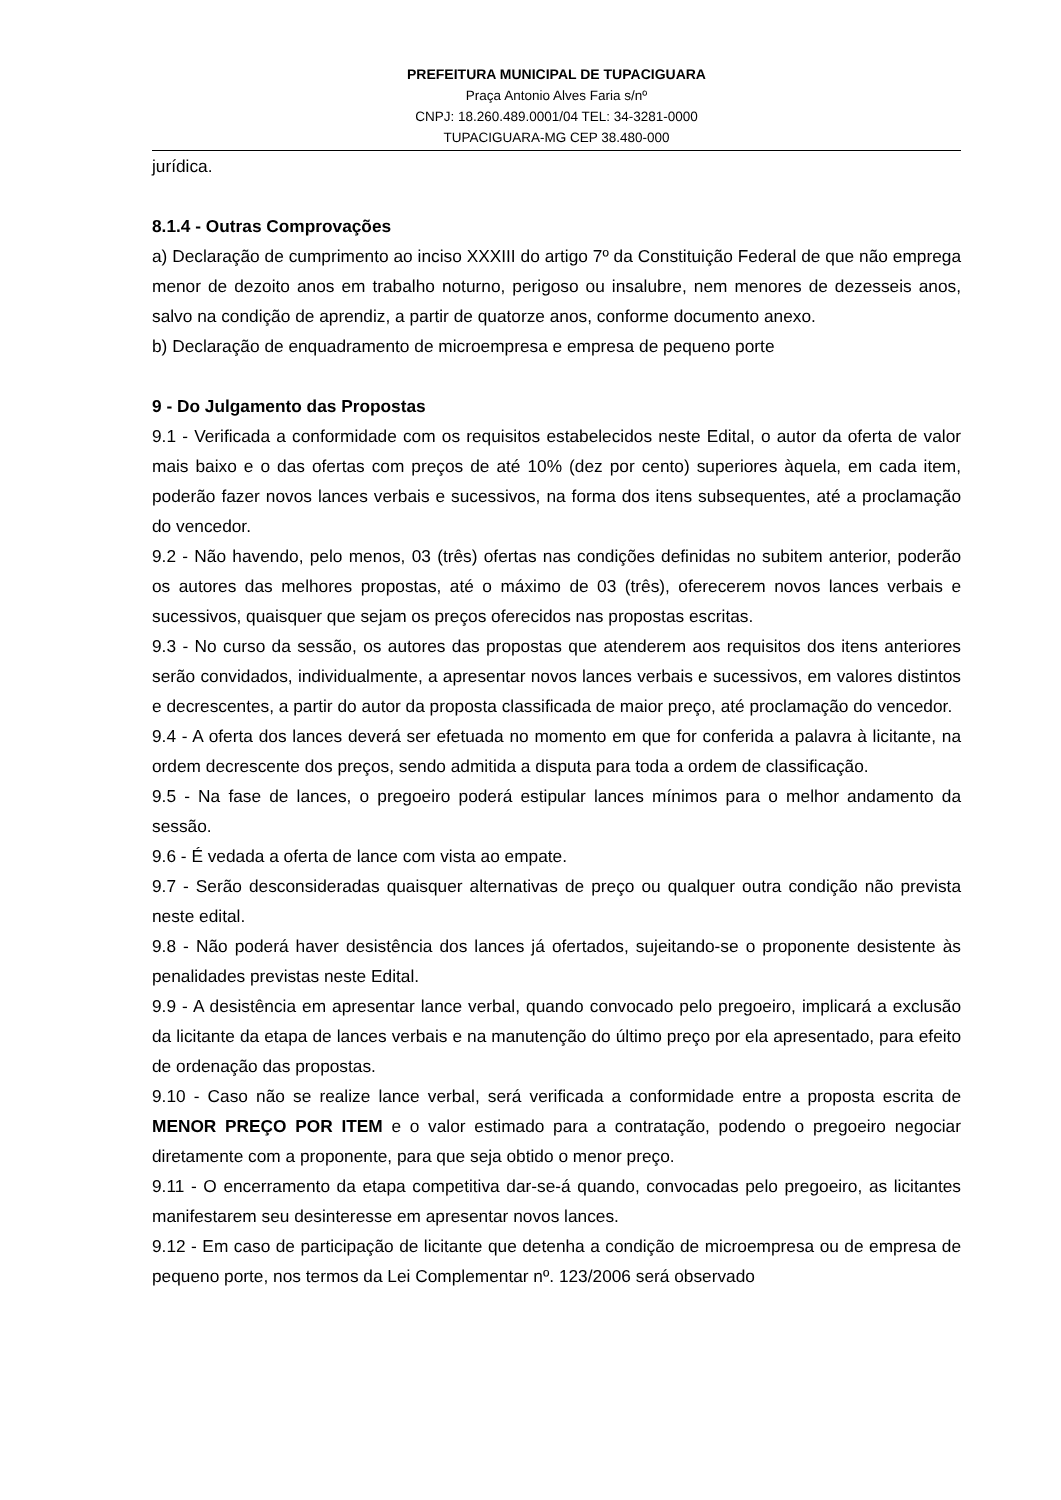PREFEITURA MUNICIPAL DE TUPACIGUARA
Praça Antonio Alves Faria s/nº
CNPJ: 18.260.489.0001/04 TEL: 34-3281-0000
TUPACIGUARA-MG CEP 38.480-000
jurídica.
8.1.4 - Outras Comprovações
a) Declaração de cumprimento ao inciso XXXIII do artigo 7º da Constituição Federal de que não emprega menor de dezoito anos em trabalho noturno, perigoso ou insalubre, nem menores de dezesseis anos, salvo na condição de aprendiz, a partir de quatorze anos, conforme documento anexo.
b) Declaração de enquadramento de microempresa e empresa de pequeno porte
9 - Do Julgamento das Propostas
9.1 - Verificada a conformidade com os requisitos estabelecidos neste Edital, o autor da oferta de valor mais baixo e o das ofertas com preços de até 10% (dez por cento) superiores àquela, em cada item, poderão fazer novos lances verbais e sucessivos, na forma dos itens subsequentes, até a proclamação do vencedor.
9.2 - Não havendo, pelo menos, 03 (três) ofertas nas condições definidas no subitem anterior, poderão os autores das melhores propostas, até o máximo de 03 (três), oferecerem novos lances verbais e sucessivos, quaisquer que sejam os preços oferecidos nas propostas escritas.
9.3 - No curso da sessão, os autores das propostas que atenderem aos requisitos dos itens anteriores serão convidados, individualmente, a apresentar novos lances verbais e sucessivos, em valores distintos e decrescentes, a partir do autor da proposta classificada de maior preço, até proclamação do vencedor.
9.4 - A oferta dos lances deverá ser efetuada no momento em que for conferida a palavra à licitante, na ordem decrescente dos preços, sendo admitida a disputa para toda a ordem de classificação.
9.5 - Na fase de lances, o pregoeiro poderá estipular lances mínimos para o melhor andamento da sessão.
9.6 - É vedada a oferta de lance com vista ao empate.
9.7 - Serão desconsideradas quaisquer alternativas de preço ou qualquer outra condição não prevista neste edital.
9.8 - Não poderá haver desistência dos lances já ofertados, sujeitando-se o proponente desistente às penalidades previstas neste Edital.
9.9 - A desistência em apresentar lance verbal, quando convocado pelo pregoeiro, implicará a exclusão da licitante da etapa de lances verbais e na manutenção do último preço por ela apresentado, para efeito de ordenação das propostas.
9.10 - Caso não se realize lance verbal, será verificada a conformidade entre a proposta escrita de MENOR PREÇO POR ITEM e o valor estimado para a contratação, podendo o pregoeiro negociar diretamente com a proponente, para que seja obtido o menor preço.
9.11 - O encerramento da etapa competitiva dar-se-á quando, convocadas pelo pregoeiro, as licitantes manifestarem seu desinteresse em apresentar novos lances.
9.12 - Em caso de participação de licitante que detenha a condição de microempresa ou de empresa de pequeno porte, nos termos da Lei Complementar nº. 123/2006 será observado